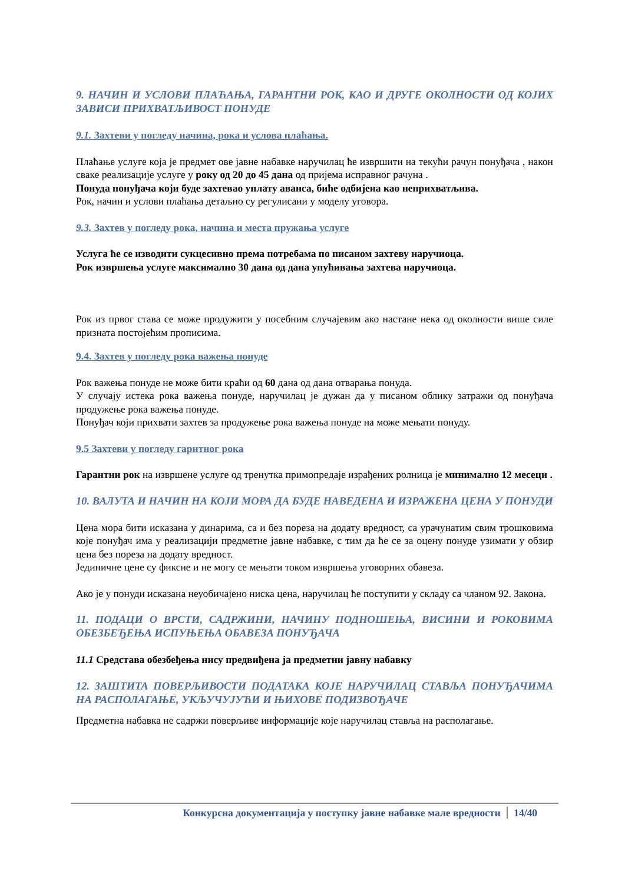9. НАЧИН И УСЛОВИ ПЛАЋАЊА, ГАРАНТНИ РОК, КАО И ДРУГЕ ОКОЛНОСТИ ОД КОЈИХ ЗАВИСИ ПРИХВАТЉИВОСТ ПОНУДЕ
9.1. Захтеви у погледу начина, рока и услова плаћања.
Плаћање услуге која је предмет ове јавне набавке наручилац ће извршити на текући рачун понуђача , након сваке реализације услуге у року од 20 до 45 дана од пријема исправног рачуна .
Понуда понуђача који буде захтевао уплату аванса, биће одбијена као неприхватљива.
Рок, начин и услови плаћања детаљно су регулисани у моделу уговора.
9.3. Захтев у погледу рока, начина и места пружања услуге
Услуга ће се изводити сукцесивно према потребама по писаном захтеву наручиоца.
Рок извршења услуге максимално 30 дана од дана упућивања захтева наручиоца.
Рок из првог става се може продужити у посебним случајевим ако настане нека од околности више силе призната постојећим прописима.
9.4. Захтев у погледу рока важења понуде
Рок важења понуде не може бити краћи од 60 дана од дана отварања понуда.
У случају истека рока важења понуде, наручилац је дужан да у писаном облику затражи од понуђача продужење рока важења понуде.
Понуђач који прихвати захтев за продужење рока важења понуде на може мењати понуду.
9.5 Захтеви у погледу гарнтног рока
Гарантни рок на извршене услуге од тренутка примопредаје израђених ролница је минимално 12 месеци .
10. ВАЛУТА И НАЧИН НА КОЈИ МОРА ДА БУДЕ НАВЕДЕНА И ИЗРАЖЕНА ЦЕНА У ПОНУДИ
Цена мора бити исказана у динарима, са и без пореза на додату вредност, са урачунатим свим трошковима које понуђач има у реализацији предметне јавне набавке, с тим да ће се за оцену понуде узимати у обзир цена без пореза на додату вредност.
Јединичне цене су фиксне и не могу се мењати током извршења уговорних обавеза.
Ако је у понуди исказана неуобичајено ниска цена, наручилац ће поступити у складу са чланом 92. Закона.
11. ПОДАЦИ О ВРСТИ, САДРЖИНИ, НАЧИНУ ПОДНОШЕЊА, ВИСИНИ И РОКОВИМА ОБЕЗБЕЂЕЊА ИСПУЊЕЊА ОБАВЕЗА ПОНУЂАЧА
11.1 Средстава обезбеђења нису предвиђена ја предметни јавну набавку
12. ЗАШТИТА ПОВЕРЉИВОСТИ ПОДАТАКА КОЈЕ НАРУЧИЛАЦ СТАВЉА ПОНУЂАЧИМА НА РАСПОЛАГАЊЕ, УКЉУЧУЈУЋИ И ЊИХОВЕ ПОДИЗВОЂАЧЕ
Предметна набавка не садржи поверљиве информације које наручилац ставља на располагање.
Конкурсна документација у поступку јавне набавке мале вредности 14/40